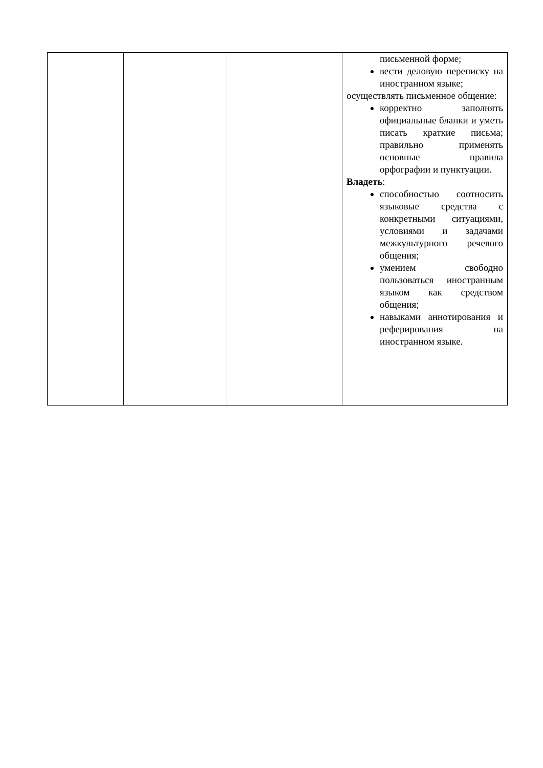| | | | письменной форме; вести деловую переписку на иностранном языке; осуществлять письменное общение: корректно заполнять официальные бланки и уметь писать краткие письма; правильно применять основные правила орфографии и пунктуации. Владеть : способностью соотносить языковые средства с конкретными ситуациями, условиями и задачами межкультурного речевого общения; умением свободно пользоваться иностранным языком как средством общения; навыками аннотирования и реферирования на иностранном языке. |